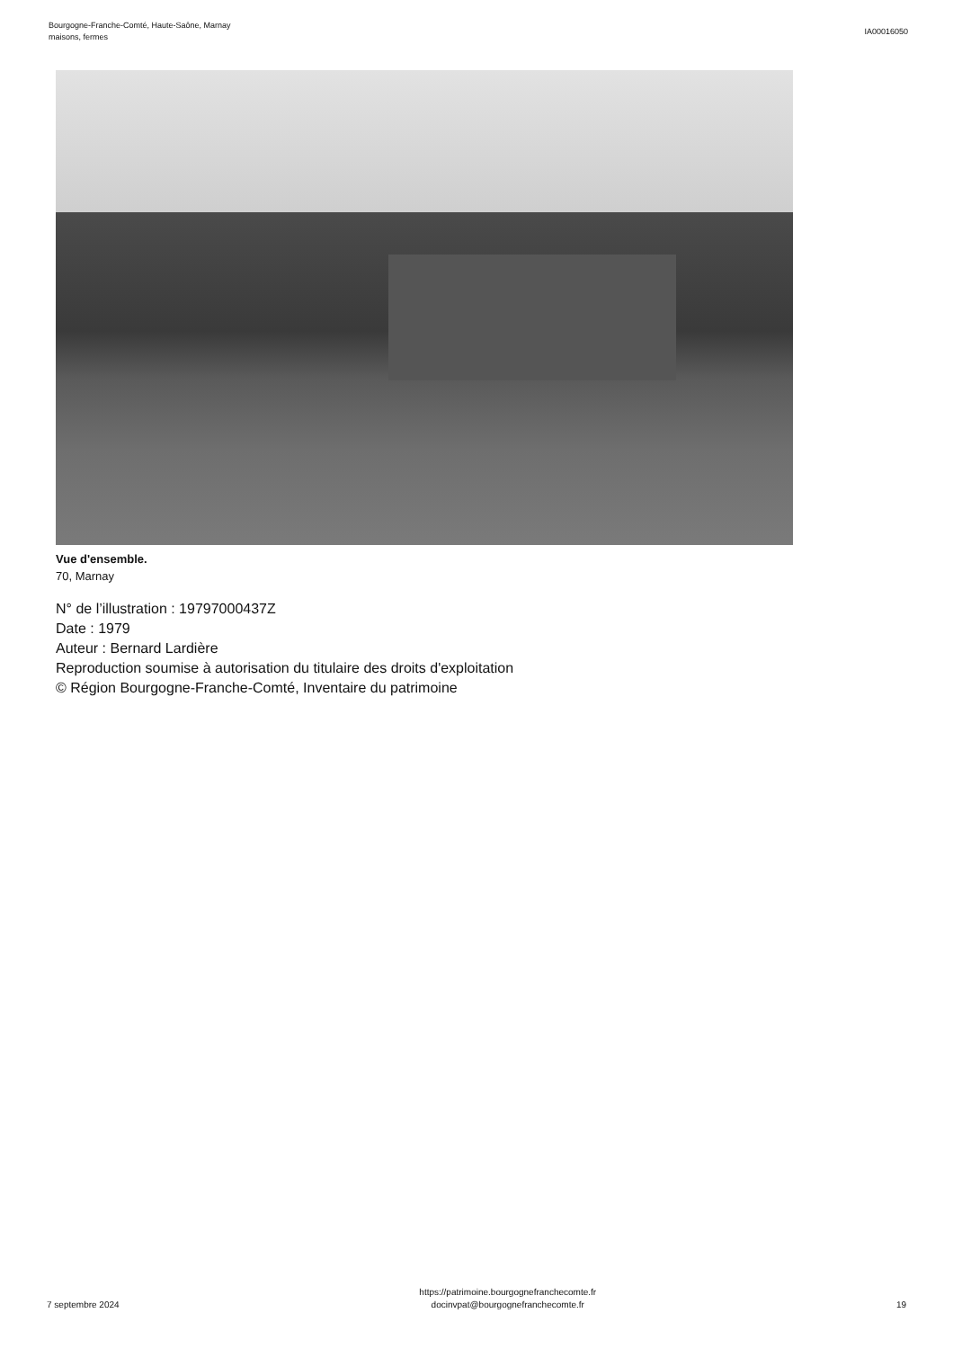Bourgogne-Franche-Comté, Haute-Saône, Marnay
maisons, fermes
IA00016050
Vue d'ensemble.
70, Marnay
N° de l’illustration : 19797000437Z
Date : 1979
Auteur : Bernard Lardière
Reproduction soumise à autorisation du titulaire des droits d'exploitation
© Région Bourgogne-Franche-Comté, Inventaire du patrimoine
7 septembre 2024
https://patrimoine.bourgognefranchecomte.fr
docinvpat@bourgognefranchecomte.fr
19